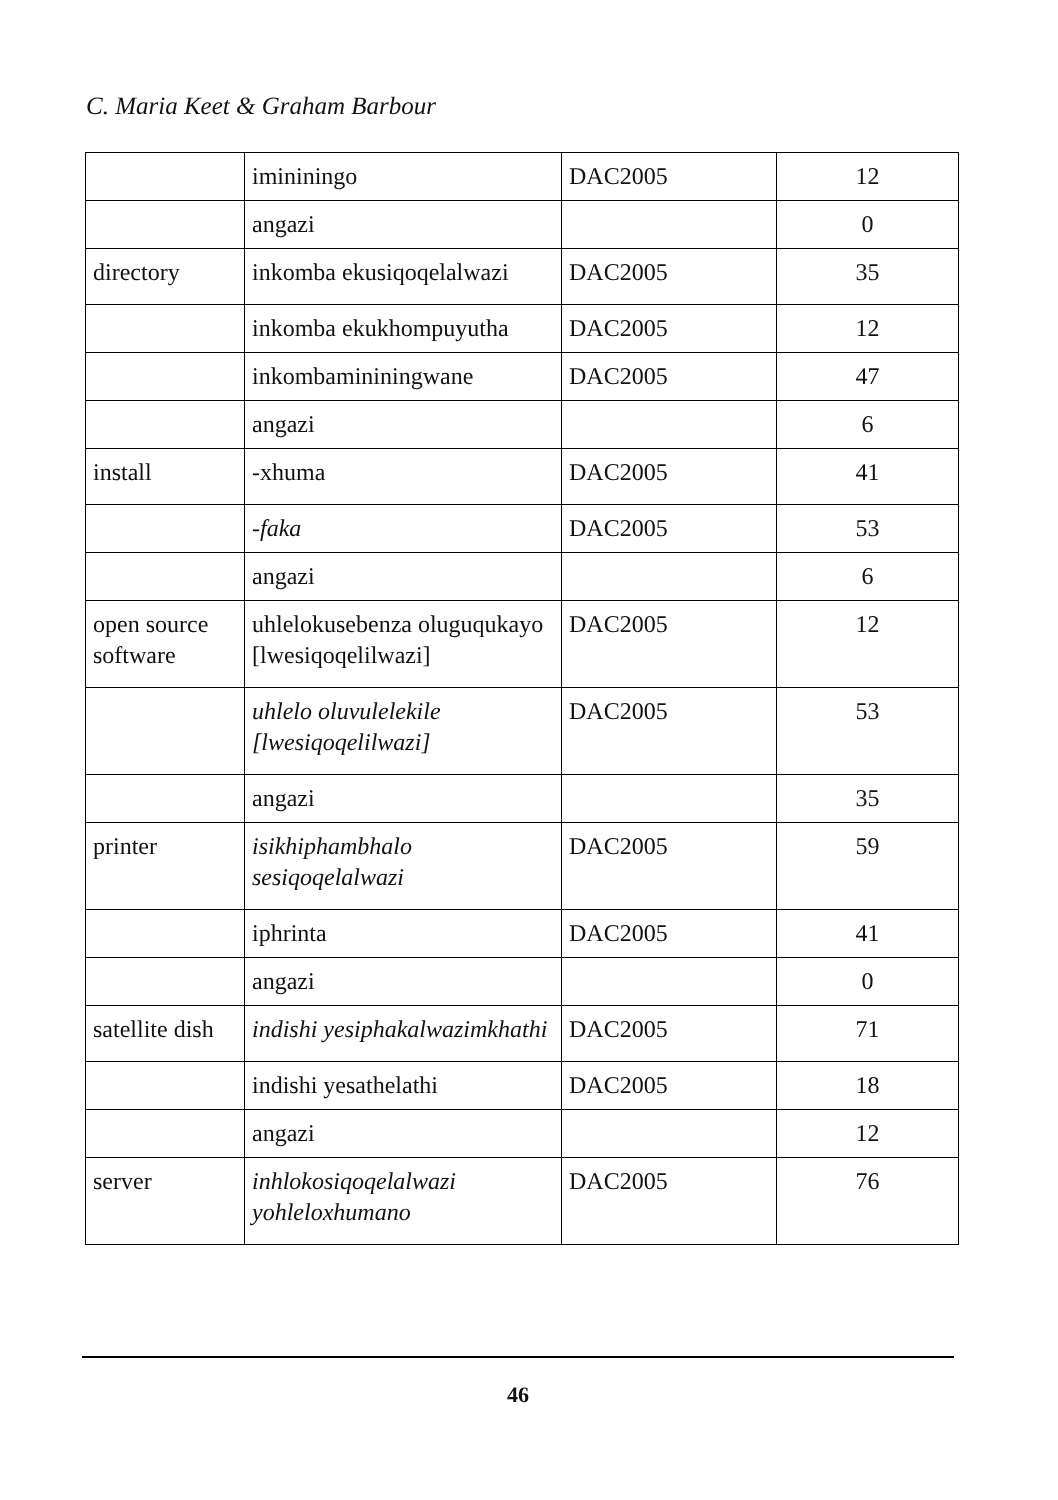C. Maria Keet & Graham Barbour
| | imininingo | DAC2005 | 12 |
| | angazi | | 0 |
| directory | inkomba ekusiqoqelalwazi | DAC2005 | 35 |
| | inkomba ekukhompuyutha | DAC2005 | 12 |
| | inkombamininingwane | DAC2005 | 47 |
| | angazi | | 6 |
| install | -xhuma | DAC2005 | 41 |
| | -faka | DAC2005 | 53 |
| | angazi | | 6 |
| open source software | uhlelokusebenza oluguqukayo [lwesiqoqelilwazi] | DAC2005 | 12 |
| | uhlelo oluvulelekile [lwesiqoqelilwazi] | DAC2005 | 53 |
| | angazi | | 35 |
| printer | isikhiphambhalo sesiqoqelalwazi | DAC2005 | 59 |
| | iphrinta | DAC2005 | 41 |
| | angazi | | 0 |
| satellite dish | indishi yesiphakalwazimkhathi | DAC2005 | 71 |
| | indishi yesathelathi | DAC2005 | 18 |
| | angazi | | 12 |
| server | inhlokosiqoqelalwazi yohleloxhumano | DAC2005 | 76 |
46